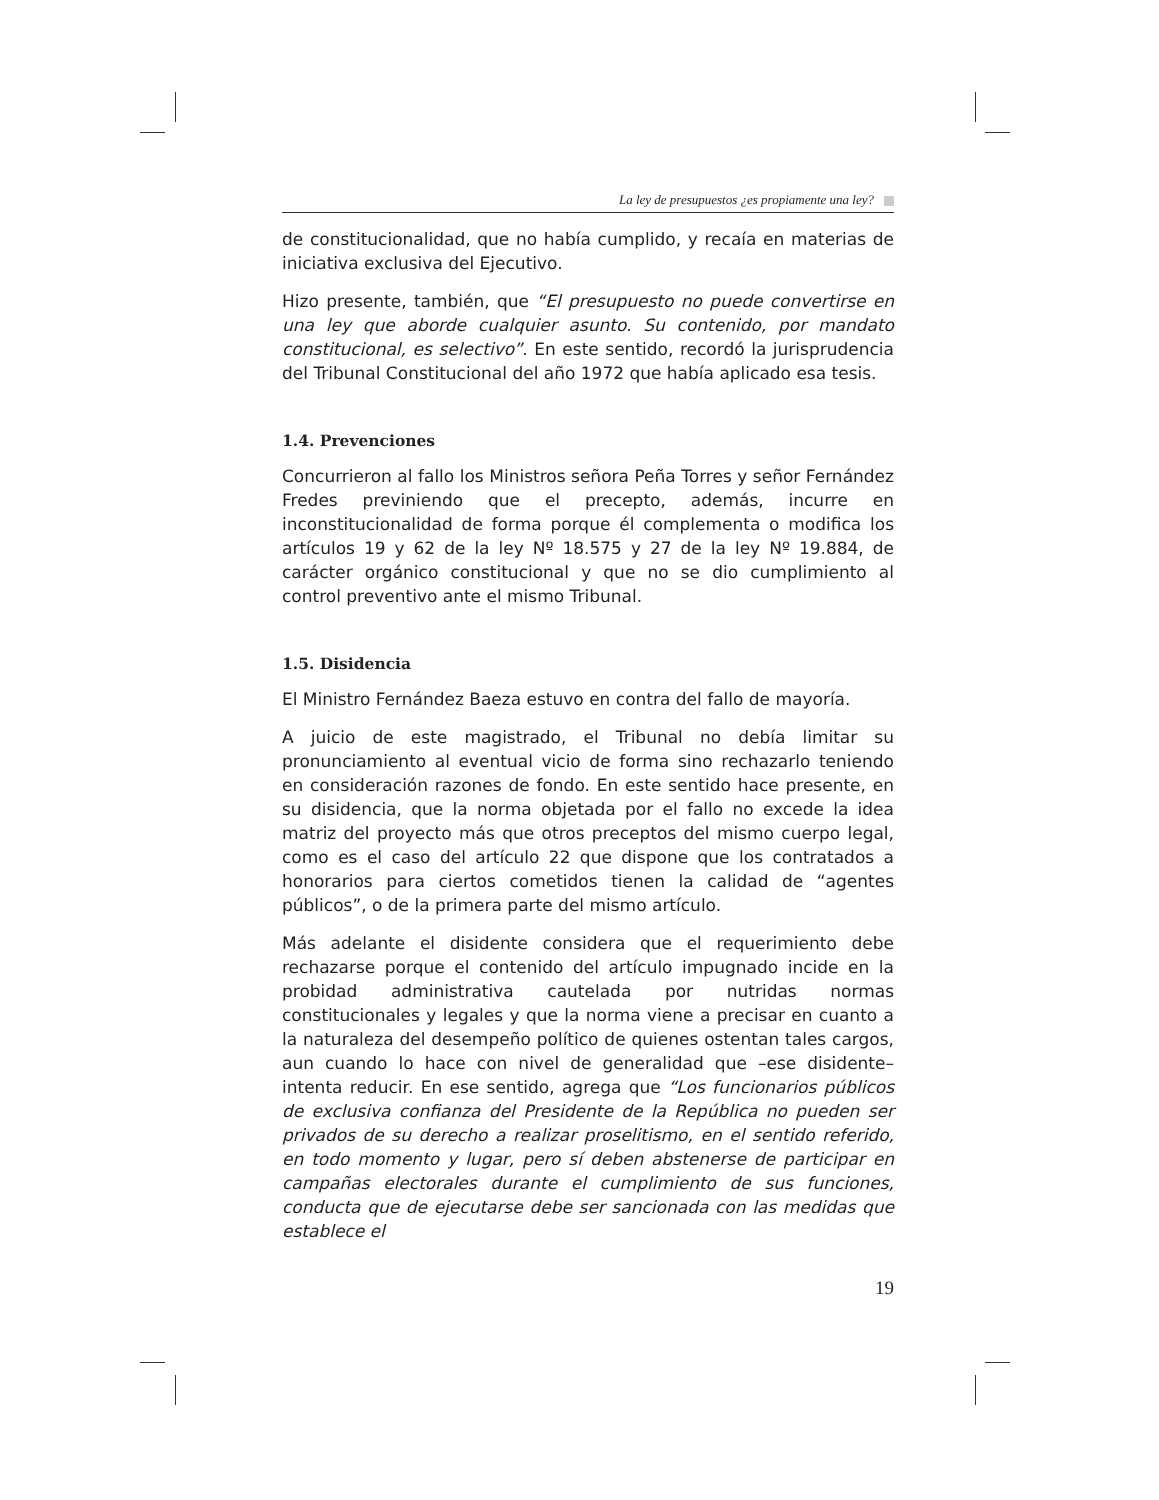La ley de presupuestos ¿es propiamente una ley?
de constitucionalidad, que no había cumplido, y recaía en materias de iniciativa exclusiva del Ejecutivo.
Hizo presente, también, que “El presupuesto no puede convertirse en una ley que aborde cualquier asunto. Su contenido, por mandato constitucional, es selectivo”. En este sentido, recordó la jurisprudencia del Tribunal Constitucional del año 1972 que había aplicado esa tesis.
1.4. Prevenciones
Concurrieron al fallo los Ministros señora Peña Torres y señor Fernández Fredes previniendo que el precepto, además, incurre en inconstitucionalidad de forma porque él complementa o modifica los artículos 19 y 62 de la ley Nº 18.575 y 27 de la ley Nº 19.884, de carácter orgánico constitucional y que no se dio cumplimiento al control preventivo ante el mismo Tribunal.
1.5. Disidencia
El Ministro Fernández Baeza estuvo en contra del fallo de mayoría.
A juicio de este magistrado, el Tribunal no debía limitar su pronunciamiento al eventual vicio de forma sino rechazarlo teniendo en consideración razones de fondo. En este sentido hace presente, en su disidencia, que la norma objetada por el fallo no excede la idea matriz del proyecto más que otros preceptos del mismo cuerpo legal, como es el caso del artículo 22 que dispone que los contratados a honorarios para ciertos cometidos tienen la calidad de “agentes públicos”, o de la primera parte del mismo artículo.
Más adelante el disidente considera que el requerimiento debe rechazarse porque el contenido del artículo impugnado incide en la probidad administrativa cautelada por nutridas normas constitucionales y legales y que la norma viene a precisar en cuanto a la naturaleza del desempeño político de quienes ostentan tales cargos, aun cuando lo hace con nivel de generalidad que –ese disidente– intenta reducir. En ese sentido, agrega que “Los funcionarios públicos de exclusiva confianza del Presidente de la República no pueden ser privados de su derecho a realizar proselitismo, en el sentido referido, en todo momento y lugar, pero sí deben abstenerse de participar en campañas electorales durante el cumplimiento de sus funciones, conducta que de ejecutarse debe ser sancionada con las medidas que establece el
19